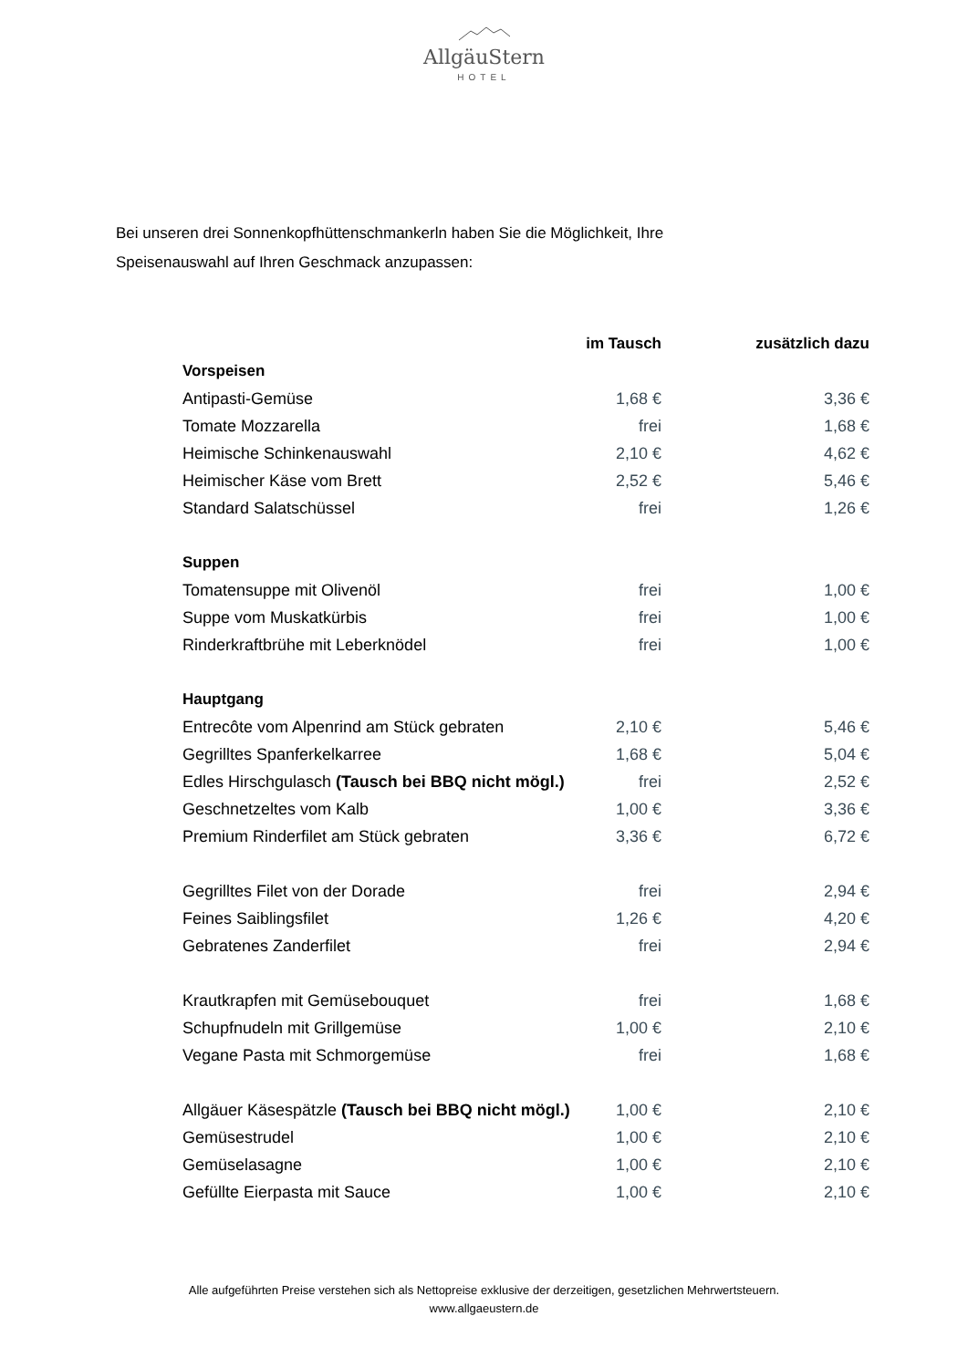AllgäuStern
HOTEL
Bei unseren drei Sonnenkopfhüttenschmankerln haben Sie die Möglichkeit, Ihre
Speisenauswahl auf Ihren Geschmack anzupassen:
| | im Tausch | zusätzlich dazu |
| --- | --- | --- |
| Vorspeisen | | |
| Antipasti-Gemüse | 1,68 € | 3,36 € |
| Tomate Mozzarella | frei | 1,68 € |
| Heimische Schinkenauswahl | 2,10 € | 4,62 € |
| Heimischer Käse vom Brett | 2,52 € | 5,46 € |
| Standard Salatschüssel | frei | 1,26 € |
| Suppen | | |
| Tomatensuppe mit Olivenöl | frei | 1,00 € |
| Suppe vom Muskatkürbis | frei | 1,00 € |
| Rinderkraftbrühe mit Leberknödel | frei | 1,00 € |
| Hauptgang | | |
| Entrecôte vom Alpenrind am Stück gebraten | 2,10 € | 5,46 € |
| Gegrilltes Spanferkelkarree | 1,68 € | 5,04 € |
| Edles Hirschgulasch (Tausch bei BBQ nicht mögl.) | frei | 2,52 € |
| Geschnetzeltes vom Kalb | 1,00 € | 3,36 € |
| Premium Rinderfilet am Stück gebraten | 3,36 € | 6,72 € |
| Gegrilltes Filet von der Dorade | frei | 2,94 € |
| Feines Saiblingsfilet | 1,26 € | 4,20 € |
| Gebratenes Zanderfilet | frei | 2,94 € |
| Krautkrapfen mit Gemüsebouquet | frei | 1,68 € |
| Schupfnudeln mit Grillgemüse | 1,00 € | 2,10 € |
| Vegane Pasta mit Schmorgemüse | frei | 1,68 € |
| Allgäuer Käsespätzle (Tausch bei BBQ nicht mögl.) | 1,00 € | 2,10 € |
| Gemüsestrudel | 1,00 € | 2,10 € |
| Gemüselasagne | 1,00 € | 2,10 € |
| Gefüllte Eierpasta mit Sauce | 1,00 € | 2,10 € |
Alle aufgeführten Preise verstehen sich als Nettopreise exklusive der derzeitigen, gesetzlichen Mehrwertsteuern.
www.allgaeustern.de